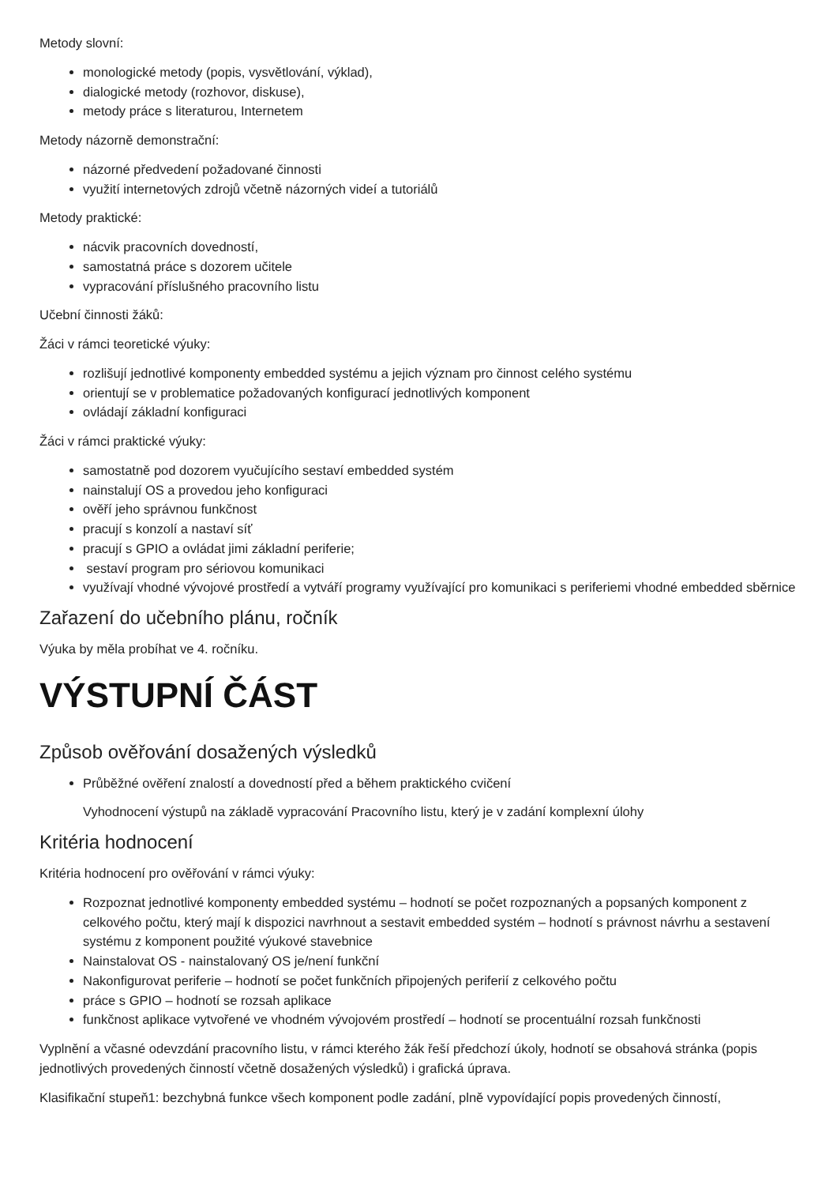Metody slovní:
monologické metody (popis, vysvětlování, výklad),
dialogické metody (rozhovor, diskuse),
metody práce s literaturou, Internetem
Metody názorně demonstrační:
názorné předvedení požadované činnosti
využití internetových zdrojů včetně názorných videí a tutoriálů
Metody praktické:
nácvik pracovních dovedností,
samostatná práce s dozorem učitele
vypracování příslušného pracovního listu
Učební činnosti žáků:
Žáci v rámci teoretické výuky:
rozlišují jednotlivé komponenty embedded systému a jejich význam pro činnost celého systému
orientují se v problematice požadovaných konfigurací jednotlivých komponent
ovládají základní konfiguraci
Žáci v rámci praktické výuky:
samostatně pod dozorem vyučujícího sestaví embedded systém
nainstalují OS a provedou jeho konfiguraci
ověří jeho správnou funkčnost
pracují s konzolí a nastaví síť
pracují s GPIO a ovládat jimi základní periferie;
sestaví program pro sériovou komunikaci
využívají vhodné vývojové prostředí a vytváří programy využívající pro komunikaci s periferiemi vhodné embedded sběrnice
Zařazení do učebního plánu, ročník
Výuka by měla probíhat ve 4. ročníku.
VÝSTUPNÍ ČÁST
Způsob ověřování dosažených výsledků
Průběžné ověření znalostí a dovedností před a během praktického cvičení
Vyhodnocení výstupů na základě vypracování Pracovního listu, který je v zadání komplexní úlohy
Kritéria hodnocení
Kritéria hodnocení pro ověřování v rámci výuky:
Rozpoznat jednotlivé komponenty embedded systému – hodnotí se počet rozpoznaných a popsaných komponent z celkového počtu, který mají k dispozici navrhnout a sestavit embedded systém – hodnotí s právnost návrhu a sestavení systému z komponent použité výukové stavebnice
Nainstalovat OS - nainstalovaný OS je/není funkční
Nakonfigurovat periferie – hodnotí se počet funkčních připojených periferií z celkového počtu
práce s GPIO – hodnotí se rozsah aplikace
funkčnost aplikace vytvořené ve vhodném vývojovém prostředí – hodnotí se procentuální rozsah funkčnosti
Vyplnění a včasné odevzdání pracovního listu, v rámci kterého žák řeší předchozí úkoly, hodnotí se obsahová stránka (popis jednotlivých provedených činností včetně dosažených výsledků) i grafická úprava.
Klasifikační stupeň1: bezchybná funkce všech komponent podle zadání, plně vypovídající popis provedených činností,